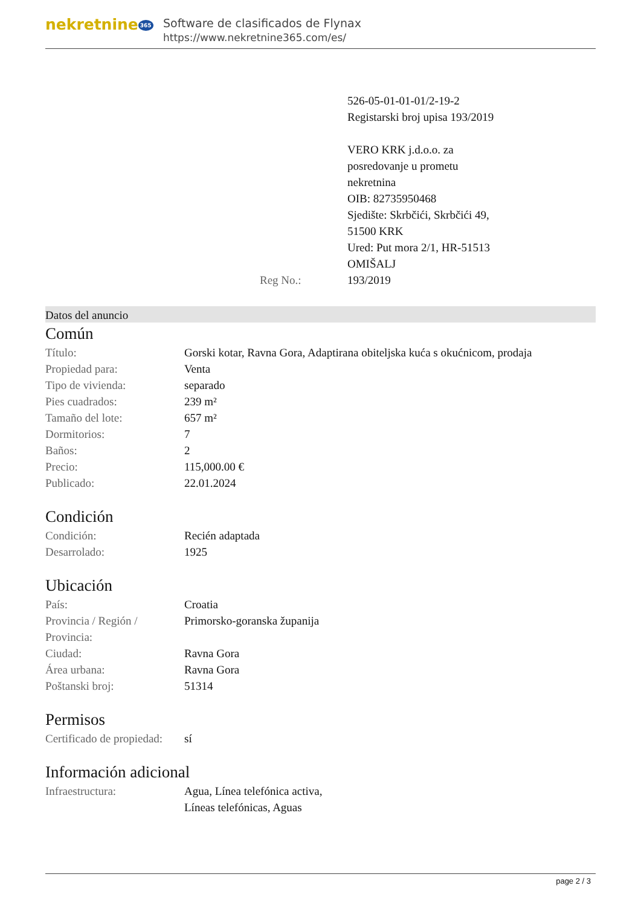nekretnine 365
Software de clasificados de Flynax
https://www.nekretnine365.com/es/
| | 526-05-01-01-01/2-19-2 Registarski broj upisa 193/2019 VERO KRK j.d.o.o. za posredovanje u prometu nekretnina OIB: 82735950468 Sjedište: Skrbčići, Skrbčići 49, 51500 KRK Ured: Put mora 2/1, HR-51513 OMIŠALJ |
| Reg No.: | 193/2019 |
Datos del anuncio
Común
| Título: | Gorski kotar, Ravna Gora, Adaptirana obiteljska kuća s okućnicom, prodaja |
| Propiedad para: | Venta |
| Tipo de vivienda: | separado |
| Pies cuadrados: | 239 m² |
| Tamaño del lote: | 657 m² |
| Dormitorios: | 7 |
| Baños: | 2 |
| Precio: | 115,000.00 € |
| Publicado: | 22.01.2024 |
Condición
| Condición: | Recién adaptada |
| Desarrolado: | 1925 |
Ubicación
| País: | Croatia |
| Provincia / Región / Provincia: | Primorsko-goranska županija |
| Ciudad: | Ravna Gora |
| Área urbana: | Ravna Gora |
| Poštanski broj: | 51314 |
Permisos
| Certificado de propiedad: | sí |
Información adicional
| Infraestructura: | Agua, Línea telefónica activa, Líneas telefónicas, Aguas |
page 2 / 3